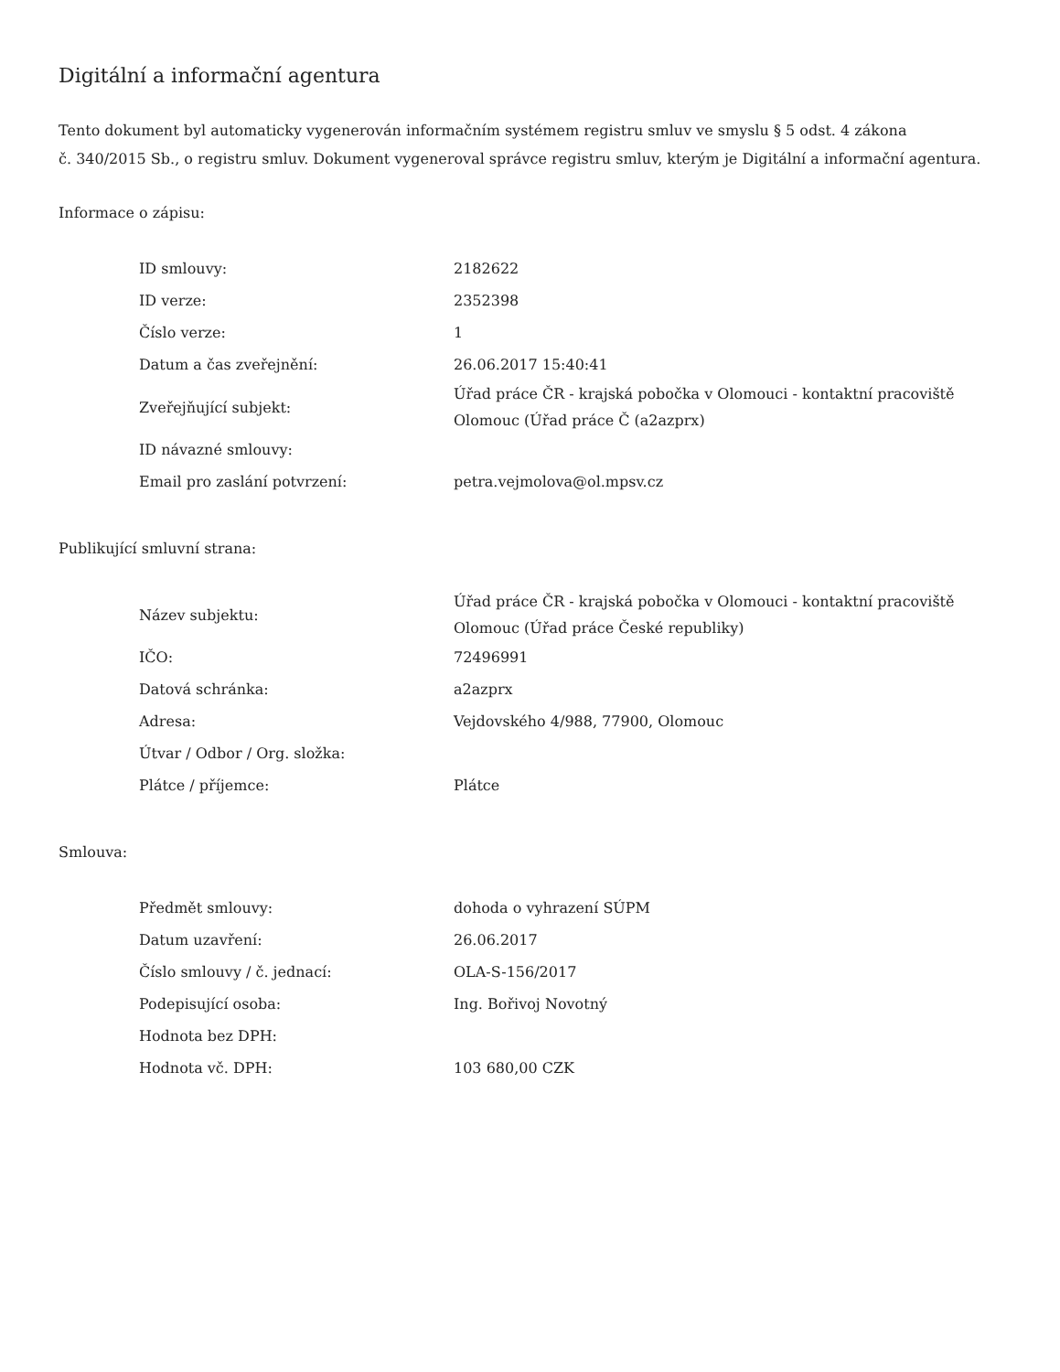Digitální a informační agentura
Tento dokument byl automaticky vygenerován informačním systémem registru smluv ve smyslu § 5 odst. 4 zákona
č. 340/2015 Sb., o registru smluv. Dokument vygeneroval správce registru smluv, kterým je Digitální a informační agentura.
Informace o zápisu:
| ID smlouvy: | 2182622 |
| ID verze: | 2352398 |
| Číslo verze: | 1 |
| Datum a čas zveřejnění: | 26.06.2017 15:40:41 |
| Zveřejňující subjekt: | Úřad práce ČR - krajská pobočka v Olomouci - kontaktní pracoviště Olomouc (Úřad práce Č (a2azprx) |
| ID návazné smlouvy: | |
| Email pro zaslání potvrzení: | petra.vejmolova@ol.mpsv.cz |
Publikující smluvní strana:
| Název subjektu: | Úřad práce ČR - krajská pobočka v Olomouci - kontaktní pracoviště Olomouc (Úřad práce České republiky) |
| IČO: | 72496991 |
| Datová schránka: | a2azprx |
| Adresa: | Vejdovského 4/988, 77900, Olomouc |
| Útvar / Odbor / Org. složka: | |
| Plátce / příjemce: | Plátce |
Smlouva:
| Předmět smlouvy: | dohoda o vyhrazení SÚPM |
| Datum uzavření: | 26.06.2017 |
| Číslo smlouvy / č. jednací: | OLA-S-156/2017 |
| Podepisující osoba: | Ing. Bořivoj Novotný |
| Hodnota bez DPH: | |
| Hodnota vč. DPH: | 103 680,00 CZK |